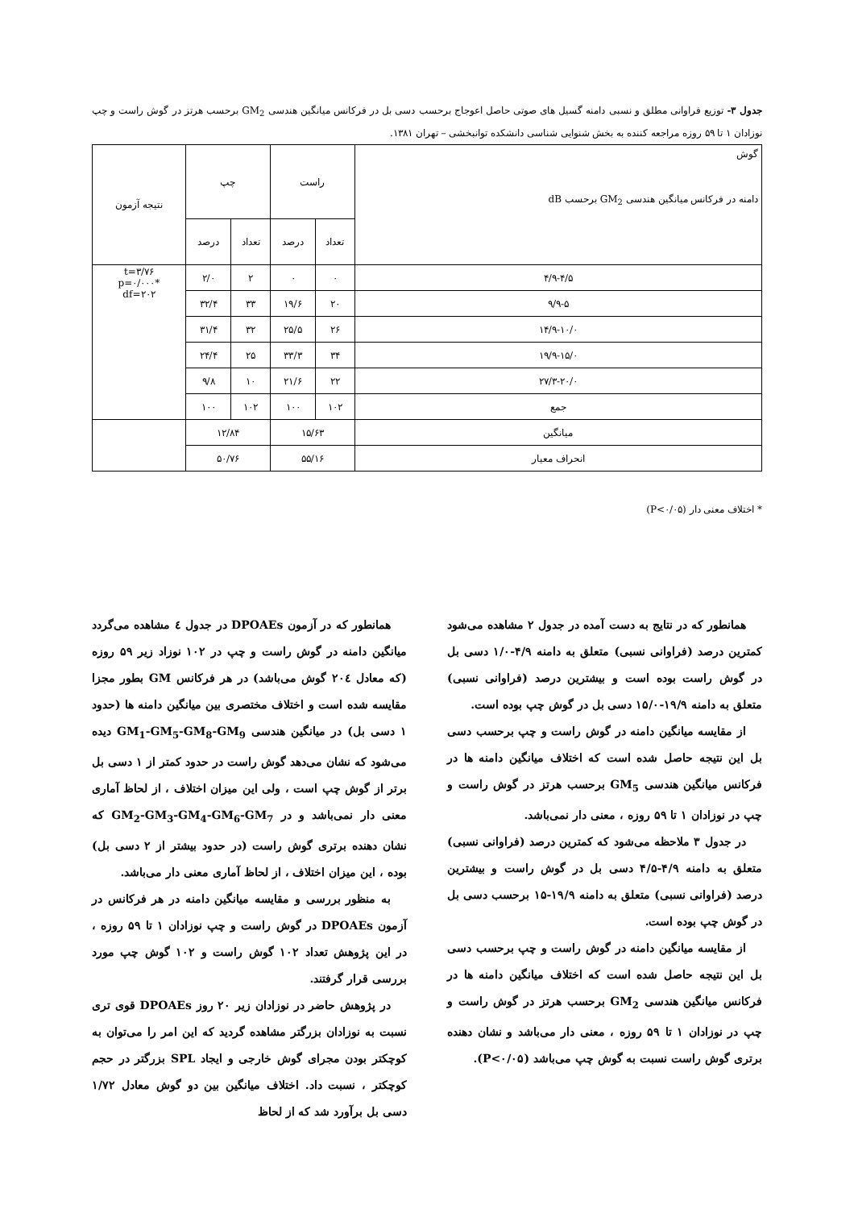جدول ۳- توزیع فراوانی مطلق و نسبی دامنه گسیل های صوتی حاصل اعوجاج برحسب دسی بل در فرکانس میانگین هندسی GM<sub>2</sub> برحسب هرتز در گوش راست و چپ نوزادان ۱ تا ۵۹ روزه مراجعه کننده به بخش شنوایی شناسی دانشکده توانبخشی – تهران ۱۳۸۱.
| گوش دامنه در فرکانس میانگین هندسی GM<sub>2</sub> برحسب dB | راست | | چپ | | نتیجه آزمون |
| --- | --- | --- | --- | --- | --- |
| | تعداد | درصد | تعداد | درصد | |
| ۴/۹-۴/۵ | ۰ | ۰ | ۲ | ۲/۰ | t=۳/۷۶ p=۰/۰۰۰* df=۲۰۲ |
| ۹/۹-۵ | ۲۰ | ۱۹/۶ | ۳۳ | ۳۲/۴ | |
| ۱۴/۹-۱۰/۰ | ۲۶ | ۲۵/۵ | ۳۲ | ۳۱/۴ | |
| ۱۹/۹-۱۵/۰ | ۳۴ | ۳۳/۳ | ۲۵ | ۲۴/۴ | |
| ۲۷/۳-۲۰/۰ | ۲۲ | ۲۱/۶ | ۱۰ | ۹/۸ | |
| جمع | ۱۰۲ | ۱۰۰ | ۱۰۲ | ۱۰۰ | |
| میانگین | ۱۵/۶۳ | | ۱۲/۸۴ | | |
| انحراف معیار | ۵۵/۱۶ | | ۵۰/۷۶ | | |
* اختلاف معنی دار (P<۰/۰۵)
همانطور که در نتایج به دست آمده در جدول ۲ مشاهده می‌شود کمترین درصد (فراوانی نسبی) متعلق به دامنه ۴/۹-۱/۰ دسی بل در گوش راست بوده است و بیشترین درصد (فراوانی نسبی) متعلق به دامنه ۱۹/۹-۱۵/۰ دسی بل در گوش چپ بوده است.
از مقایسه میانگین دامنه در گوش راست و چپ برحسب دسی بل این نتیجه حاصل شده است که اختلاف میانگین دامنه ها در فرکانس میانگین هندسی GM<sub>5</sub> برحسب هرتز در گوش راست و چپ در نوزادان ۱ تا ۵۹ روزه ، معنی دار نمی‌باشد.
در جدول ۳ ملاحظه می‌شود که کمترین درصد (فراوانی نسبی) متعلق به دامنه ۴/۹-۴/۵ دسی بل در گوش راست و بیشترین درصد (فراوانی نسبی) متعلق به دامنه ۱۹/۹-۱۵ برحسب دسی بل در گوش چپ بوده است.
از مقایسه میانگین دامنه در گوش راست و چپ برحسب دسی بل این نتیجه حاصل شده است که اختلاف میانگین دامنه ها در فرکانس میانگین هندسی GM<sub>2</sub> برحسب هرتز در گوش راست و چپ در نوزادان ۱ تا ۵۹ روزه ، معنی دار می‌باشد و نشان دهنده برتری گوش راست نسبت به گوش چپ می‌باشد (P<۰/۰۵).
همانطور که در آزمون DPOAEs در جدول ٤ مشاهده می‌گردد میانگین دامنه در گوش راست و چپ در ۱۰۲ نوزاد زیر ۵۹ روزه (که معادل ۲۰٤ گوش می‌باشد) در هر فرکانس GM بطور مجزا مقایسه شده است و اختلاف مختصری بین میانگین دامنه ها (حدود ۱ دسی بل) در میانگین هندسی GM<sub>1</sub>-GM<sub>5</sub>-GM<sub>8</sub>-GM<sub>9</sub> دیده می‌شود که نشان می‌دهد گوش راست در حدود کمتر از ۱ دسی بل برتر از گوش چپ است ، ولی این میزان اختلاف ، از لحاظ آماری معنی دار نمی‌باشد و در GM<sub>2</sub>-GM<sub>3</sub>-GM<sub>4</sub>-GM<sub>6</sub>-GM<sub>7</sub> که نشان دهنده برتری گوش راست (در حدود بیشتر از ۲ دسی بل) بوده ، این میزان اختلاف ، از لحاظ آماری معنی دار می‌باشد.
به منظور بررسی و مقایسه میانگین دامنه در هر فرکانس در آزمون DPOAEs در گوش راست و چپ نوزادان ۱ تا ۵۹ روزه ، در این پژوهش تعداد ۱۰۲ گوش راست و ۱۰۲ گوش چپ مورد بررسی قرار گرفتند.
در پژوهش حاضر در نوزادان زیر ۲۰ روز DPOAEs قوی تری نسبت به نوزادان بزرگتر مشاهده گردید که این امر را می‌توان به کوچکتر بودن مجرای گوش خارجی و ایجاد SPL بزرگتر در حجم کوچکتر ، نسبت داد. اختلاف میانگین بین دو گوش معادل ۱/۷۲ دسی بل برآورد شد که از لحاظ